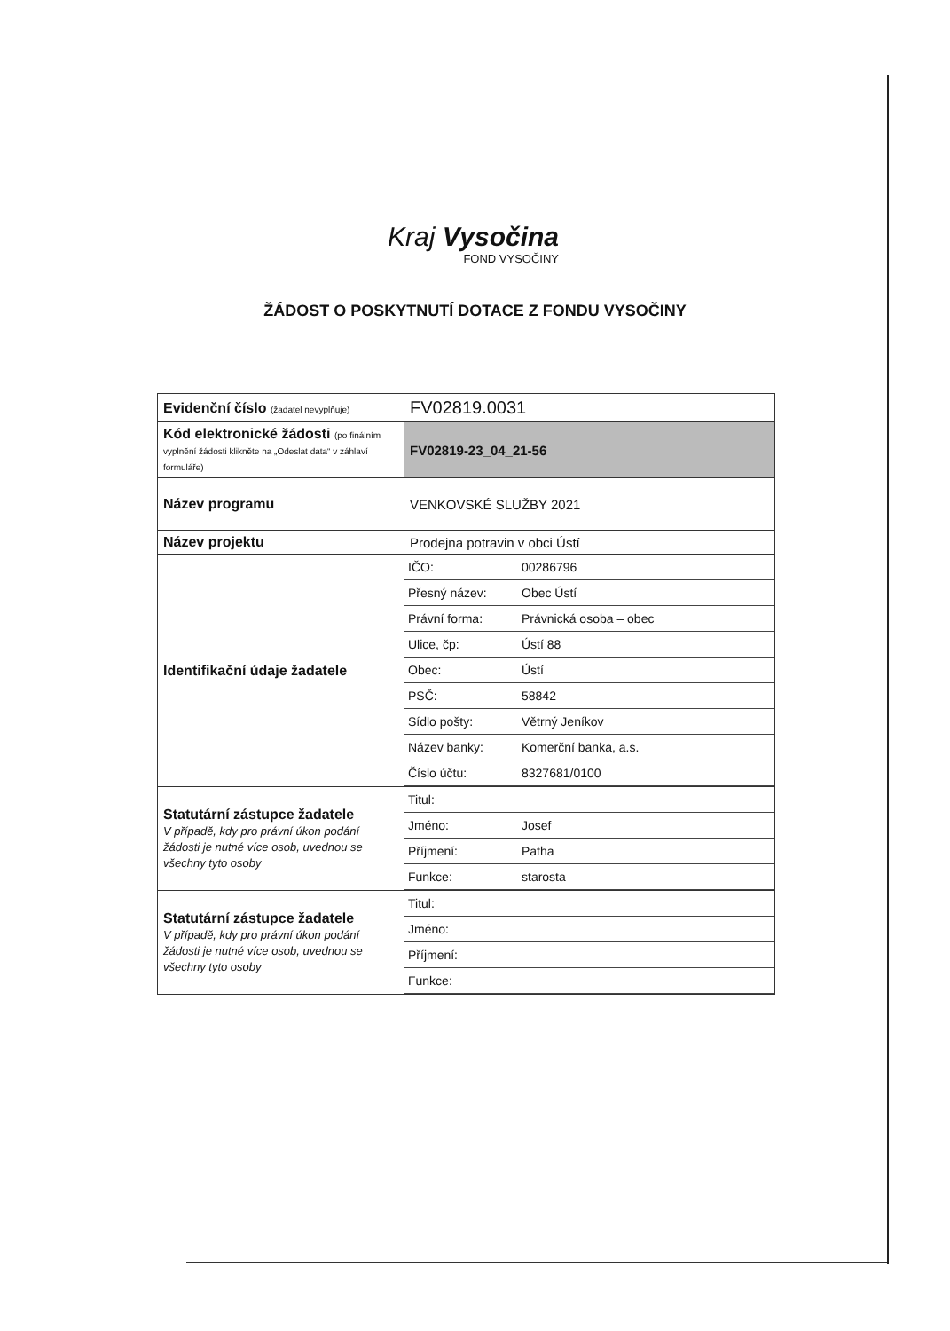Kraj Vysočina
FOND VYSOČINY
ŽÁDOST O POSKYTNUTÍ DOTACE Z FONDU VYSOČINY
| Evidenční číslo (žadatel nevyplňuje) | FV02819.0031 |
| Kód elektronické žádosti (po finálním vyplnění žádosti klikněte na „Odeslat data“ v záhlaví formuláře) | FV02819-23_04_21-56 |
| Název programu | VENKOVSKÉ SLUŽBY 2021 |
| Název projektu | Prodejna potravin v obci Ústí |
| Identifikační údaje žadatele | / IČO: / 00286796 / / Přesný název: / Obec Ústí / / Právní forma: / Právnická osoba – obec / / Ulice, čp: / Ústí 88 / / Obec: / Ústí / / PSČ: / 58842 / / Sídlo pošty: / Větrný Jeníkov / / Název banky: / Komerční banka, a.s. / / Číslo účtu: / 8327681/0100 / |
| Statutární zástupce žadatele V případě, kdy pro právní úkon podání žádosti je nutné více osob, uvednou se všechny tyto osoby | / Titul: / / / Jméno: / Josef / / Příjmení: / Patha / / Funkce: / starosta / |
| Statutární zástupce žadatele V případě, kdy pro právní úkon podání žádosti je nutné více osob, uvednou se všechny tyto osoby | / Titul: / / / Jméno: / / / Příjmení: / / / Funkce: / / |